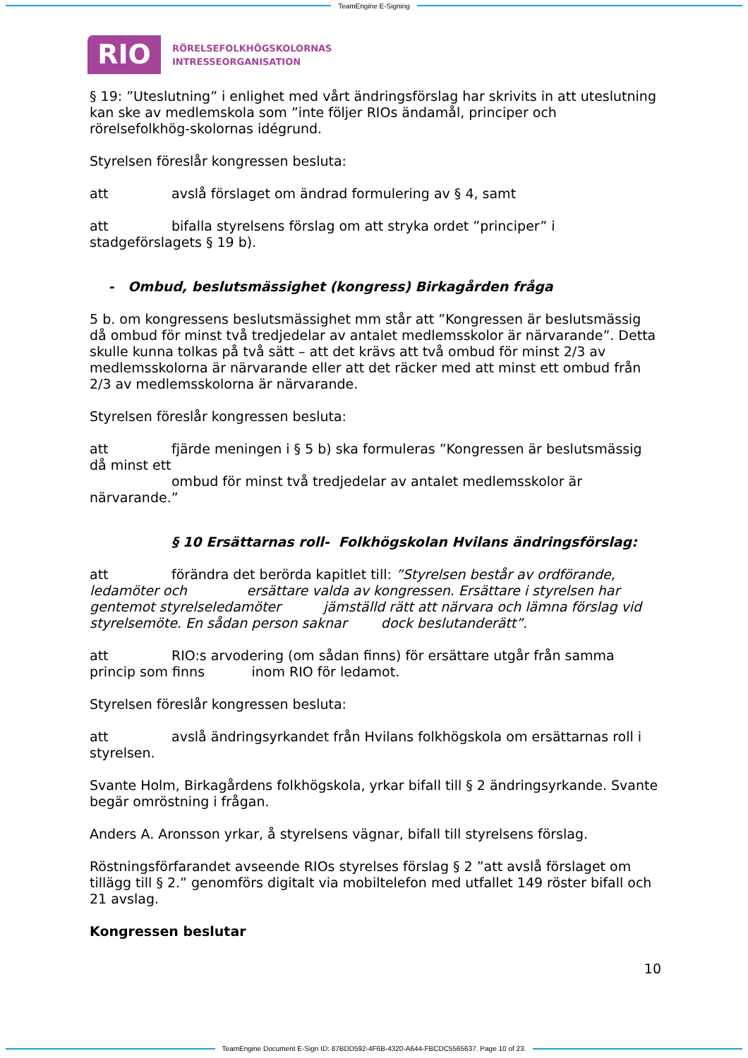TeamEngine E-Signing
RIO
RÖRELSEFOLKHÖGSKOLORNAS
INTRESSEORGANISATION
§ 19: ”Uteslutning” i enlighet med vårt ändringsförslag har skrivits in att uteslutning kan ske av medlemskola som ”inte följer RIOs ändamål, principer och rörelsefolkhög-skolornas idégrund.
Styrelsen föreslår kongressen besluta:
att avslå förslaget om ändrad formulering av § 4, samt
att bifalla styrelsens förslag om att stryka ordet ”principer” i stadgeförslagets § 19 b).
- Ombud, beslutsmässighet (kongress) Birkagården fråga
5 b. om kongressens beslutsmässighet mm står att ”Kongressen är beslutsmässig då ombud för minst två tredjedelar av antalet medlemsskolor är närvarande”. Detta skulle kunna tolkas på två sätt – att det krävs att två ombud för minst 2/3 av medlemsskolorna är närvarande eller att det räcker med att minst ett ombud från 2/3 av medlemsskolorna är närvarande.
Styrelsen föreslår kongressen besluta:
att fjärde meningen i § 5 b) ska formuleras ”Kongressen är beslutsmässig då minst ett
ombud för minst två tredjedelar av antalet medlemsskolor är närvarande.”
§ 10 Ersättarnas roll- Folkhögskolan Hvilans ändringsförslag:
att förändra det berörda kapitlet till: ”Styrelsen består av ordförande, ledamöter och ersättare valda av kongressen. Ersättare i styrelsen har gentemot styrelseledamöter jämställd rätt att närvara och lämna förslag vid styrelsemöte. En sådan person saknar dock beslutanderätt”.
att RIO:s arvodering (om sådan finns) för ersättare utgår från samma princip som finns inom RIO för ledamot.
Styrelsen föreslår kongressen besluta:
att avslå ändringsyrkandet från Hvilans folkhögskola om ersättarnas roll i styrelsen.
Svante Holm, Birkagårdens folkhögskola, yrkar bifall till § 2 ändringsyrkande. Svante
begär omröstning i frågan.
Anders A. Aronsson yrkar, å styrelsens vägnar, bifall till styrelsens förslag.
Röstningsförfarandet avseende RIOs styrelses förslag § 2 ”att avslå förslaget om tillägg till § 2.” genomförs digitalt via mobiltelefon med utfallet 149 röster bifall och 21 avslag.
Kongressen beslutar
10
TeamEngine Document E-Sign ID: 87BDD592-4F6B-4320-A644-FBCDC5565637. Page 10 of 23.